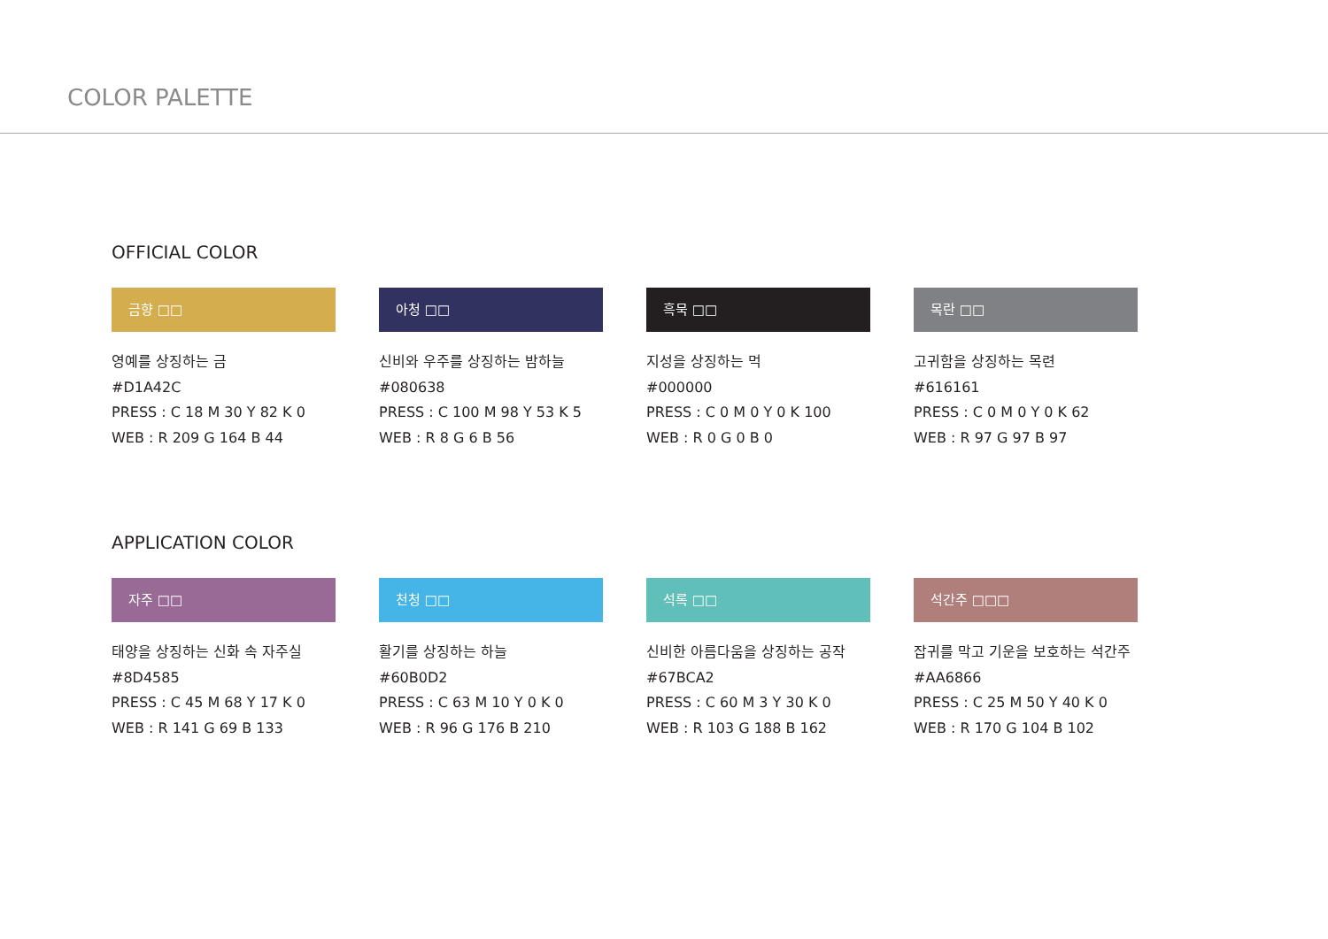COLOR PALETTE
OFFICIAL COLOR
금향 □□
영예를 상징하는 금
#D1A42C
PRESS : C 18 M 30 Y 82 K 0
WEB : R 209 G 164 B 44
아청 □□
신비와 우주를 상징하는 밤하늘
#080638
PRESS : C 100 M 98 Y 53 K 5
WEB : R 8 G 6 B 56
흑묵 □□
지성을 상징하는 먹
#000000
PRESS : C 0 M 0 Y 0 K 100
WEB : R 0 G 0 B 0
목란 □□
고귀함을 상징하는 목련
#616161
PRESS : C 0 M 0 Y 0 K 62
WEB : R 97 G 97 B 97
APPLICATION COLOR
자주 □□
태양을 상징하는 신화 속 자주실
#8D4585
PRESS : C 45 M 68 Y 17 K 0
WEB : R 141 G 69 B 133
천청 □□
활기를 상징하는 하늘
#60B0D2
PRESS : C 63 M 10 Y 0 K 0
WEB : R 96 G 176 B 210
석록 □□
신비한 아름다움을 상징하는 공작
#67BCA2
PRESS : C 60 M 3 Y 30 K 0
WEB : R 103 G 188 B 162
석간주 □□□
잡귀를 막고 기운을 보호하는 석간주
#AA6866
PRESS : C 25 M 50 Y 40 K 0
WEB : R 170 G 104 B 102